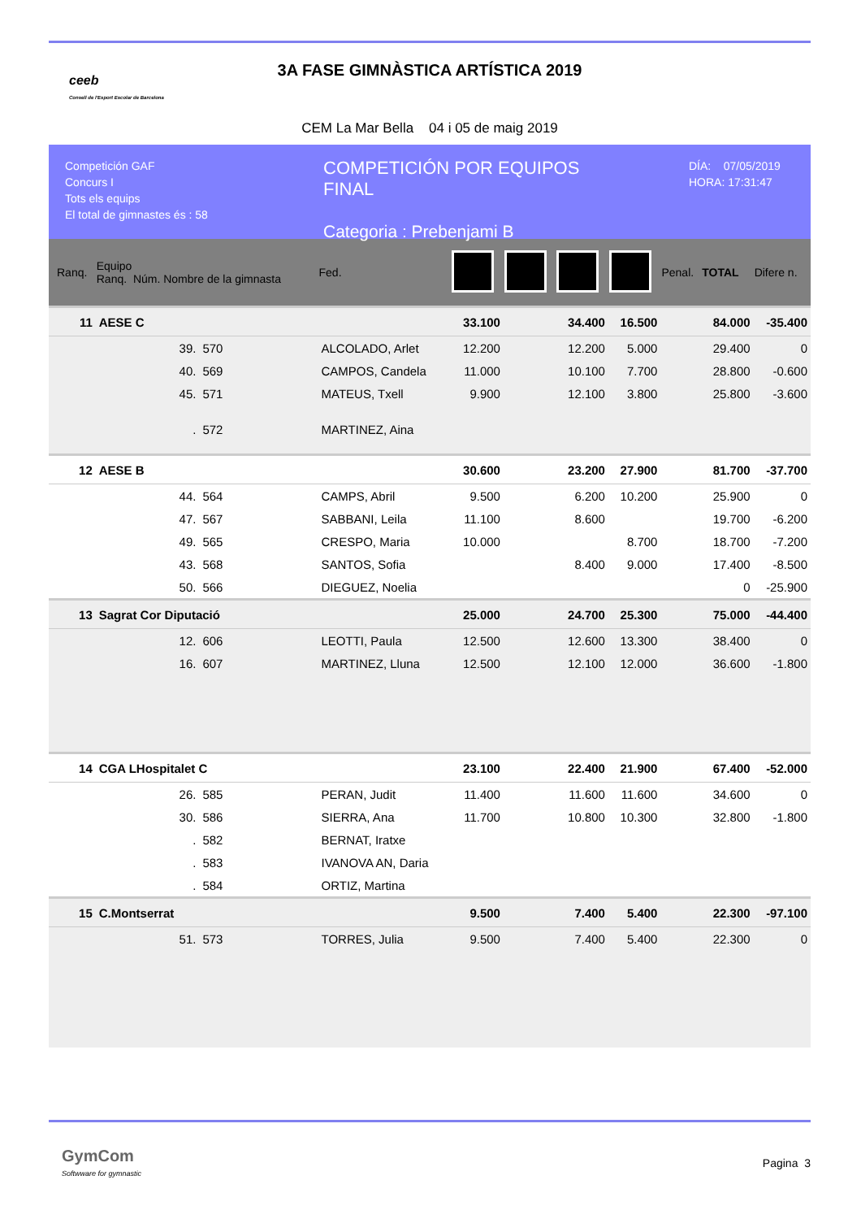ceeb
Consell de l'Esport Escolar de Barcelona
3A FASE GIMNÀSTICA ARTÍSTICA 2019
CEM La Mar Bella 04 i 05 de maig 2019
Competición GAF
Concurs I
Tots els equips
El total de gimnastes és : 58
COMPETICIÓN POR EQUIPOS
FINAL
Categoria : Prebenjami B
DÍA: 07/05/2019
HORA: 17:31:47
| Ranq. | Equipo Ranq. Núm. Nombre de la gimnasta | | | Fed. | | | | | Penal. | TOTAL | Difere n. |
| --- | --- | --- | --- | --- | --- | --- | --- | --- | --- | --- | --- |
| 11 | AESE C | | | | 33.100 | | 34.400 | 16.500 | | 84.000 | -35.400 |
| | 39. | 570 | ALCOLADO, Arlet | | 12.200 | | 12.200 | 5.000 | | 29.400 | 0 |
| | 40. | 569 | CAMPOS, Candela | | 11.000 | | 10.100 | 7.700 | | 28.800 | -0.600 |
| | 45. | 571 | MATEUS, Txell | | 9.900 | | 12.100 | 3.800 | | 25.800 | -3.600 |
| | . | 572 | MARTINEZ, Aina | | | | | | | | |
| 12 | AESE B | | | | 30.600 | | 23.200 | 27.900 | | 81.700 | -37.700 |
| | 44. | 564 | CAMPS, Abril | | 9.500 | | 6.200 | 10.200 | | 25.900 | 0 |
| | 47. | 567 | SABBANI, Leila | | 11.100 | | 8.600 | | | 19.700 | -6.200 |
| | 49. | 565 | CRESPO, Maria | | 10.000 | | | 8.700 | | 18.700 | -7.200 |
| | 43. | 568 | SANTOS, Sofia | | | | 8.400 | 9.000 | | 17.400 | -8.500 |
| | 50. | 566 | DIEGUEZ, Noelia | | | | | | | 0 | -25.900 |
| 13 | Sagrat Cor Diputació | | | | 25.000 | | 24.700 | 25.300 | | 75.000 | -44.400 |
| | 12. | 606 | LEOTTI, Paula | | 12.500 | | 12.600 | 13.300 | | 38.400 | 0 |
| | 16. | 607 | MARTINEZ, Lluna | | 12.500 | | 12.100 | 12.000 | | 36.600 | -1.800 |
| 14 | CGA LHospitalet C | | | | 23.100 | | 22.400 | 21.900 | | 67.400 | -52.000 |
| | 26. | 585 | PERAN, Judit | | 11.400 | | 11.600 | 11.600 | | 34.600 | 0 |
| | 30. | 586 | SIERRA, Ana | | 11.700 | | 10.800 | 10.300 | | 32.800 | -1.800 |
| | . | 582 | BERNAT, Iratxe | | | | | | | | |
| | . | 583 | IVANOVA AN, Daria | | | | | | | | |
| | . | 584 | ORTIZ, Martina | | | | | | | | |
| 15 | C.Montserrat | | | | 9.500 | | 7.400 | 5.400 | | 22.300 | -97.100 |
| | 51. | 573 | TORRES, Julia | | 9.500 | | 7.400 | 5.400 | | 22.300 | 0 |
GymCom
Softwware for gymnastic
Pagina 3